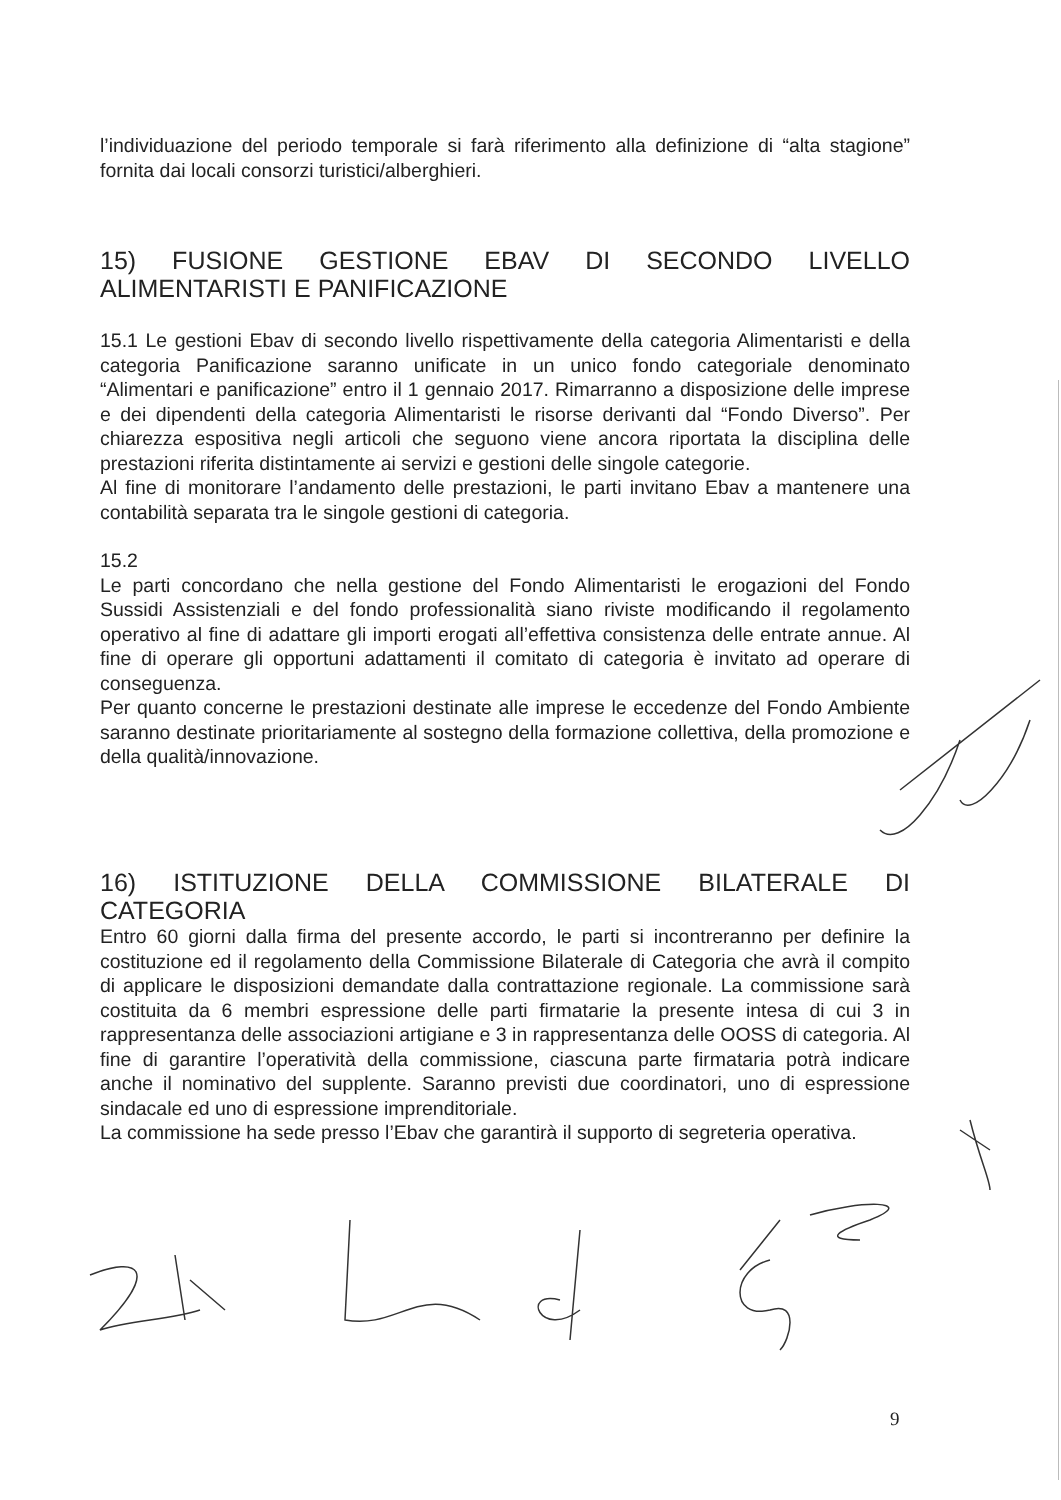l’individuazione del periodo temporale si farà riferimento alla definizione di “alta stagione” fornita dai locali consorzi turistici/alberghieri.
15) FUSIONE GESTIONE EBAV DI SECONDO LIVELLO ALIMENTARISTI E PANIFICAZIONE
15.1 Le gestioni Ebav di secondo livello rispettivamente della categoria Alimentaristi e della categoria Panificazione saranno unificate in un unico fondo categoriale denominato “Alimentari e panificazione” entro il 1 gennaio 2017. Rimarranno a disposizione delle imprese e dei dipendenti della categoria Alimentaristi le risorse derivanti dal “Fondo Diverso”. Per chiarezza espositiva negli articoli che seguono viene ancora riportata la disciplina delle prestazioni riferita distintamente ai servizi e gestioni delle singole categorie.
Al fine di monitorare l’andamento delle prestazioni, le parti invitano Ebav a mantenere una contabilità separata tra le singole gestioni di categoria.
15.2
Le parti concordano che nella gestione del Fondo Alimentaristi le erogazioni del Fondo Sussidi Assistenziali e del fondo professionalità siano riviste modificando il regolamento operativo al fine di adattare gli importi erogati all’effettiva consistenza delle entrate annue. Al fine di operare gli opportuni adattamenti il comitato di categoria è invitato ad operare di conseguenza.
Per quanto concerne le prestazioni destinate alle imprese le eccedenze del Fondo Ambiente saranno destinate prioritariamente al sostegno della formazione collettiva, della promozione e della qualità/innovazione.
16) ISTITUZIONE DELLA COMMISSIONE BILATERALE DI CATEGORIA
Entro 60 giorni dalla firma del presente accordo, le parti si incontreranno per definire la costituzione ed il regolamento della Commissione Bilaterale di Categoria che avrà il compito di applicare le disposizioni demandate dalla contrattazione regionale. La commissione sarà costituita da 6 membri espressione delle parti firmatarie la presente intesa di cui 3 in rappresentanza delle associazioni artigiane e 3 in rappresentanza delle OOSS di categoria. Al fine di garantire l’operatività della commissione, ciascuna parte firmataria potrà indicare anche il nominativo del supplente. Saranno previsti due coordinatori, uno di espressione sindacale ed uno di espressione imprenditoriale.
La commissione ha sede presso l’Ebav che garantirà il supporto di segreteria operativa.
9